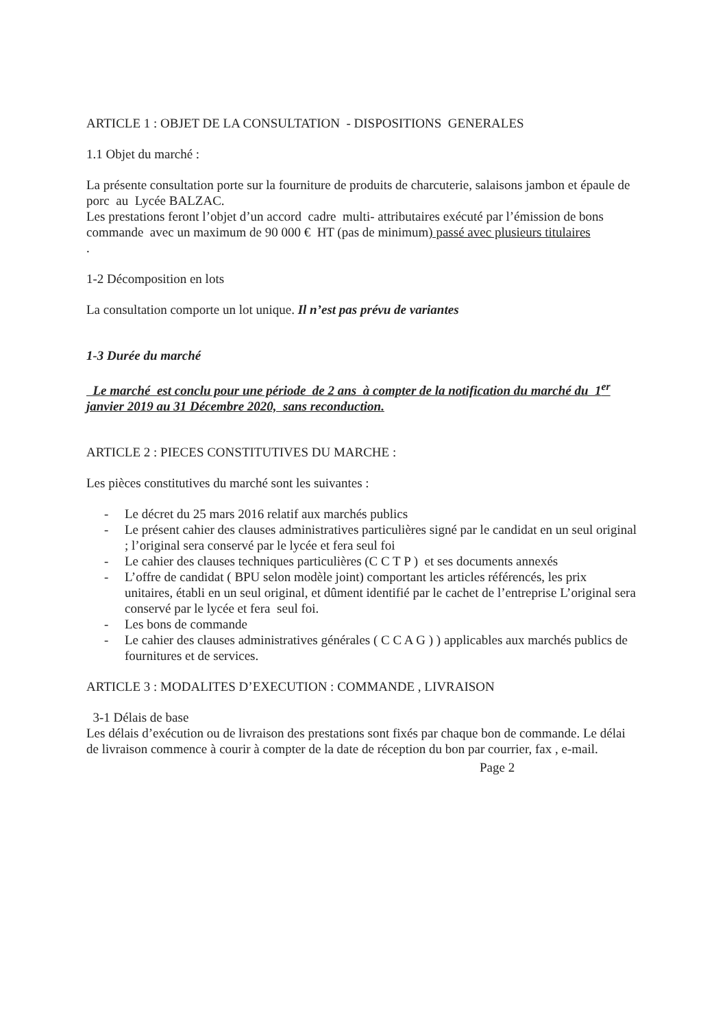ARTICLE 1 : OBJET DE LA CONSULTATION - DISPOSITIONS GENERALES
1.1 Objet du marché :
La présente consultation porte sur la fourniture de produits de charcuterie, salaisons jambon et épaule de porc au Lycée BALZAC.
Les prestations feront l’objet d’un accord cadre multi- attributaires exécuté par l’émission de bons commande avec un maximum de 90 000 € HT (pas de minimum) passé avec plusieurs titulaires
.
1-2 Décomposition en lots
La consultation comporte un lot unique. Il n’est pas prévu de variantes
1-3 Durée du marché
Le marché est conclu pour une période de 2 ans à compter de la notification du marché du 1<sup>er</sup> janvier 2019 au 31 Décembre 2020, sans reconduction.
ARTICLE 2 : PIECES CONSTITUTIVES DU MARCHE :
Les pièces constitutives du marché sont les suivantes :
- Le décret du 25 mars 2016 relatif aux marchés publics
- Le présent cahier des clauses administratives particulières signé par le candidat en un seul original ; l’original sera conservé par le lycée et fera seul foi
- Le cahier des clauses techniques particulières (C C T P ) et ses documents annexés
- L’offre de candidat ( BPU selon modèle joint) comportant les articles référencés, les prix unitaires, établi en un seul original, et dûment identifié par le cachet de l’entreprise L’original sera conservé par le lycée et fera seul foi.
- Les bons de commande
- Le cahier des clauses administratives générales ( C C A G ) ) applicables aux marchés publics de fournitures et de services.
ARTICLE 3 : MODALITES D’EXECUTION : COMMANDE , LIVRAISON
3-1 Délais de base
Les délais d’exécution ou de livraison des prestations sont fixés par chaque bon de commande. Le délai de livraison commence à courir à compter de la date de réception du bon par courrier, fax , e-mail.
Page 2